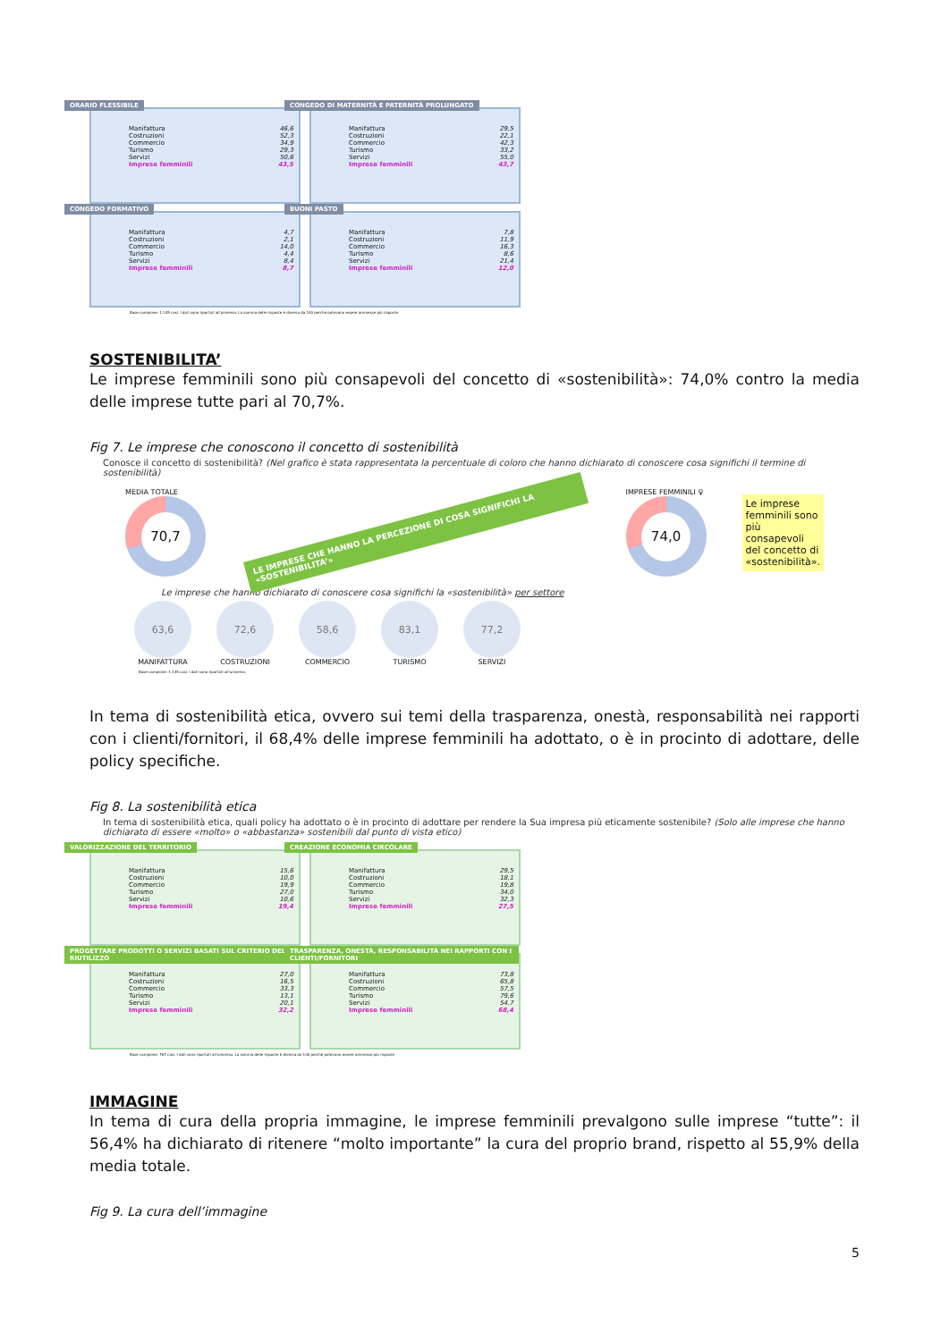ORARIO FLESSIBILE
| Manifattura | 46,6 |
| Costruzioni | 52,3 |
| Commercio | 34,9 |
| Turismo | 29,3 |
| Servizi | 50,6 |
| Imprese femminili | 43,5 |
CONGEDO DI MATERNITÀ E PATERNITÀ PROLUNGATO
| Manifattura | 29,5 |
| Costruzioni | 22,1 |
| Commercio | 42,3 |
| Turismo | 33,2 |
| Servizi | 55,0 |
| Imprese femminili | 43,7 |
CONGEDO FORMATIVO
| Manifattura | 4,7 |
| Costruzioni | 2,1 |
| Commercio | 14,0 |
| Turismo | 4,4 |
| Servizi | 8,4 |
| Imprese femminili | 8,7 |
BUONI PASTO
| Manifattura | 7,8 |
| Costruzioni | 11,9 |
| Commercio | 16,3 |
| Turismo | 8,6 |
| Servizi | 21,4 |
| Imprese femminili | 12,0 |
Base campione: 1.145 casi. I dati sono riportati all'universo. La somma delle risposte è diversa da 100 perché potevano essere ammesse più risposte.
SOSTENIBILITA’
Le imprese femminili sono più consapevoli del concetto di «sostenibilità»: 74,0% contro la media delle imprese tutte pari al 70,7%.
Fig 7. Le imprese che conoscono il concetto di sostenibilità
Conosce il concetto di sostenibilità? (Nel grafico è stata rappresentata la percentuale di coloro che hanno dichiarato di conoscere cosa significhi il termine di sostenibilità)
MEDIA TOTALE
70,7
LE IMPRESE CHE HANNO LA PERCEZIONE DI COSA SIGNIFICHI LA «SOSTENIBILITA’»
IMPRESE FEMMINILI ♀
74,0
Le imprese femminili sono più consapevoli del concetto di «sostenibilità».
Le imprese che hanno dichiarato di conoscere cosa significhi la «sostenibilità» per settore
63,6
MANIFATTURA
72,6
COSTRUZIONI
58,6
COMMERCIO
83,1
TURISMO
77,2
SERVIZI
Base campione: 1.145 casi. I dati sono riportati all'universo.
In tema di sostenibilità etica, ovvero sui temi della trasparenza, onestà, responsabilità nei rapporti con i clienti/fornitori, il 68,4% delle imprese femminili ha adottato, o è in procinto di adottare, delle policy specifiche.
Fig 8. La sostenibilità etica
In tema di sostenibilità etica, quali policy ha adottato o è in procinto di adottare per rendere la Sua impresa più eticamente sostenibile? (Solo alle imprese che hanno dichiarato di essere «molto» o «abbastanza» sostenibili dal punto di vista etico)
VALORIZZAZIONE DEL TERRITORIO
| Manifattura | 15,6 |
| Costruzioni | 10,0 |
| Commercio | 19,9 |
| Turismo | 27,0 |
| Servizi | 10,6 |
| Imprese femminili | 19,4 |
CREAZIONE ECONOMIA CIRCOLARE
| Manifattura | 29,5 |
| Costruzioni | 18,1 |
| Commercio | 19,8 |
| Turismo | 34,0 |
| Servizi | 32,3 |
| Imprese femminili | 27,5 |
PROGETTARE PRODOTTI O SERVIZI BASATI SUL CRITERIO DEL RIUTILIZZO
| Manifattura | 27,0 |
| Costruzioni | 16,5 |
| Commercio | 33,3 |
| Turismo | 13,1 |
| Servizi | 20,1 |
| Imprese femminili | 32,2 |
TRASPARENZA, ONESTÀ, RESPONSABILITÀ NEI RAPPORTI CON I CLIENTI/FORNITORI
| Manifattura | 73,8 |
| Costruzioni | 65,8 |
| Commercio | 57,5 |
| Turismo | 79,6 |
| Servizi | 54,7 |
| Imprese femminili | 68,4 |
Base campione: 767 casi. I dati sono riportati all'universo. La somma delle risposte è diversa da 100 perché potevano essere ammesse più risposte
IMMAGINE
In tema di cura della propria immagine, le imprese femminili prevalgono sulle imprese “tutte”: il 56,4% ha dichiarato di ritenere “molto importante” la cura del proprio brand, rispetto al 55,9% della media totale.
Fig 9. La cura dell’immagine
5